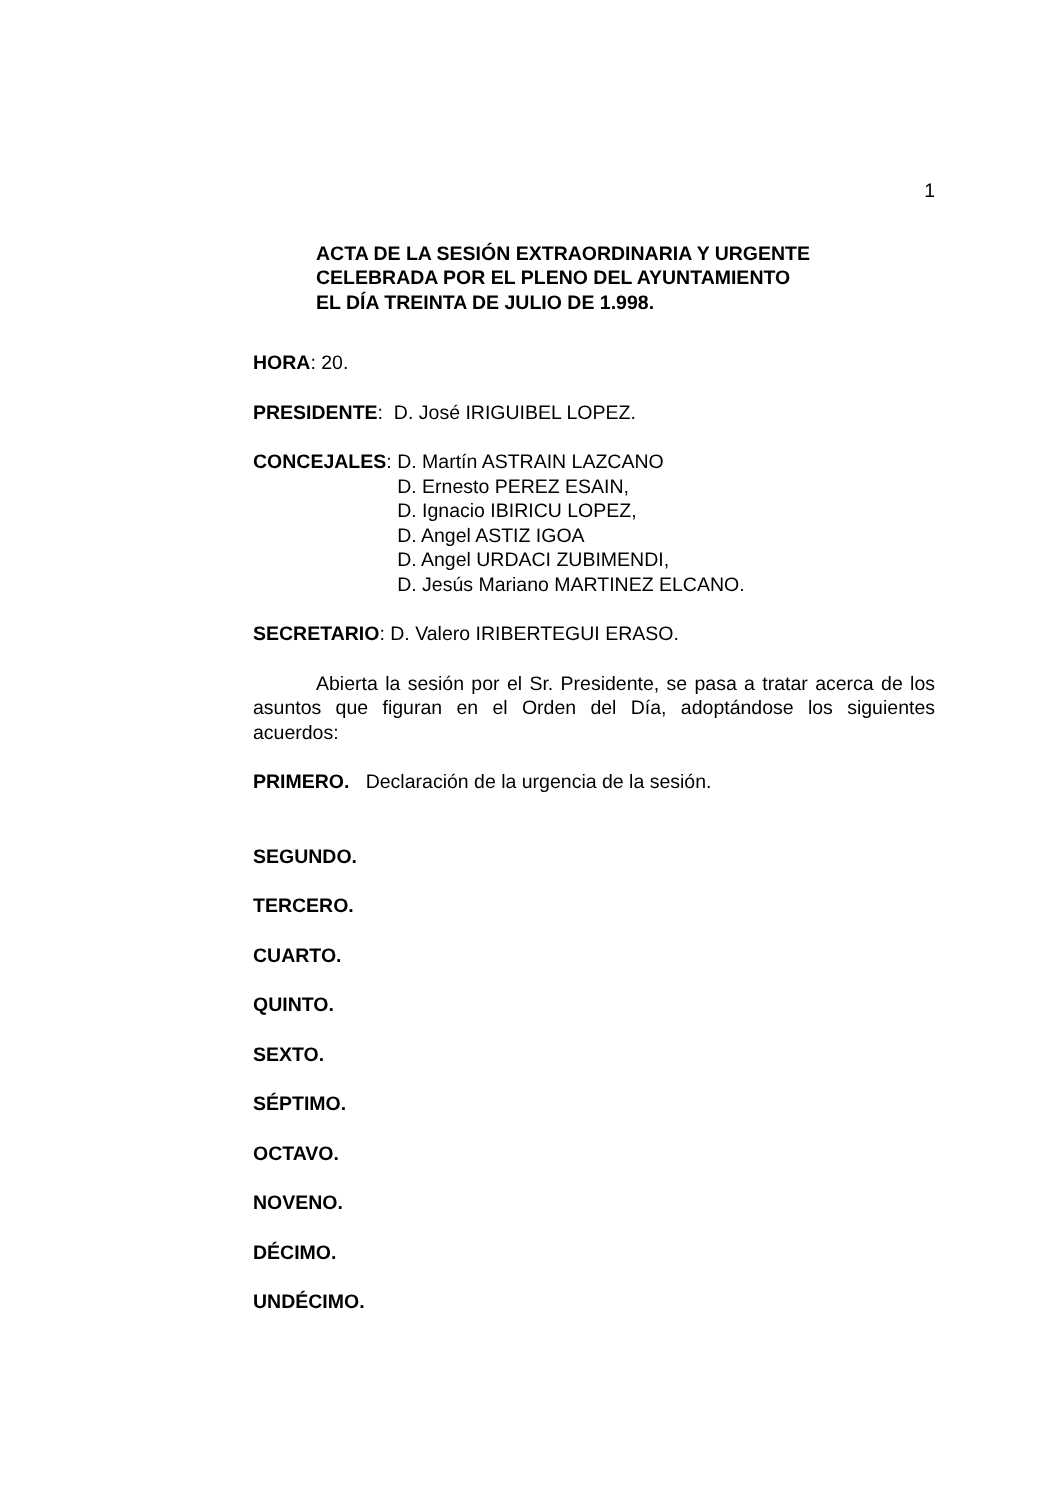1
ACTA DE LA SESIÓN EXTRAORDINARIA Y URGENTE
CELEBRADA POR EL PLENO DEL AYUNTAMIENTO
EL DÍA TREINTA DE JULIO DE 1.998.
HORA: 20.
PRESIDENTE: D. José IRIGUIBEL LOPEZ.
CONCEJALES: D. Martín ASTRAIN LAZCANO
D. Ernesto PEREZ ESAIN,
D. Ignacio IBIRICU LOPEZ,
D. Angel ASTIZ IGOA
D. Angel URDACI ZUBIMENDI,
D. Jesús Mariano MARTINEZ ELCANO.
SECRETARIO: D. Valero IRIBERTEGUI ERASO.
Abierta la sesión por el Sr. Presidente, se pasa a tratar acerca de los asuntos que figuran en el Orden del Día, adoptándose los siguientes acuerdos:
PRIMERO. Declaración de la urgencia de la sesión.
SEGUNDO.
TERCERO.
CUARTO.
QUINTO.
SEXTO.
SÉPTIMO.
OCTAVO.
NOVENO.
DÉCIMO.
UNDÉCIMO.